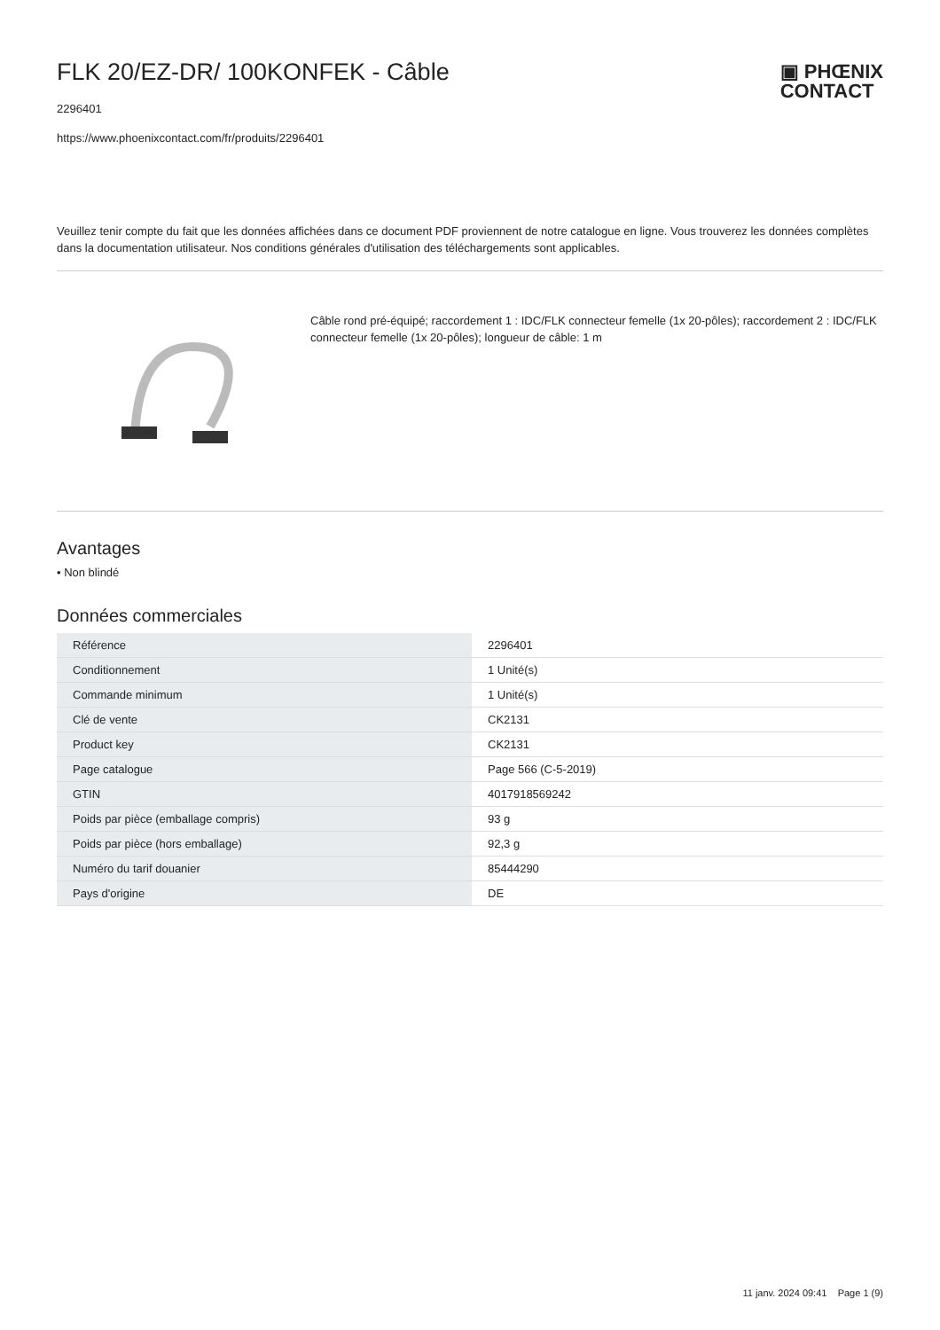FLK 20/EZ-DR/ 100KONFEK - Câble
▣ PHŒNIX
CONTACT
2296401
https://www.phoenixcontact.com/fr/produits/2296401
Veuillez tenir compte du fait que les données affichées dans ce document PDF proviennent de notre catalogue en ligne. Vous trouverez les données complètes dans la documentation utilisateur. Nos conditions générales d'utilisation des téléchargements sont applicables.
Câble rond pré-équipé; raccordement 1 : IDC/FLK connecteur femelle (1x 20-pôles); raccordement 2 : IDC/FLK connecteur femelle (1x 20-pôles); longueur de câble: 1 m
Avantages
• Non blindé
Données commerciales
| Référence | 2296401 |
| Conditionnement | 1 Unité(s) |
| Commande minimum | 1 Unité(s) |
| Clé de vente | CK2131 |
| Product key | CK2131 |
| Page catalogue | Page 566 (C-5-2019) |
| GTIN | 4017918569242 |
| Poids par pièce (emballage compris) | 93 g |
| Poids par pièce (hors emballage) | 92,3 g |
| Numéro du tarif douanier | 85444290 |
| Pays d'origine | DE |
11 janv. 2024 09:41 Page 1 (9)